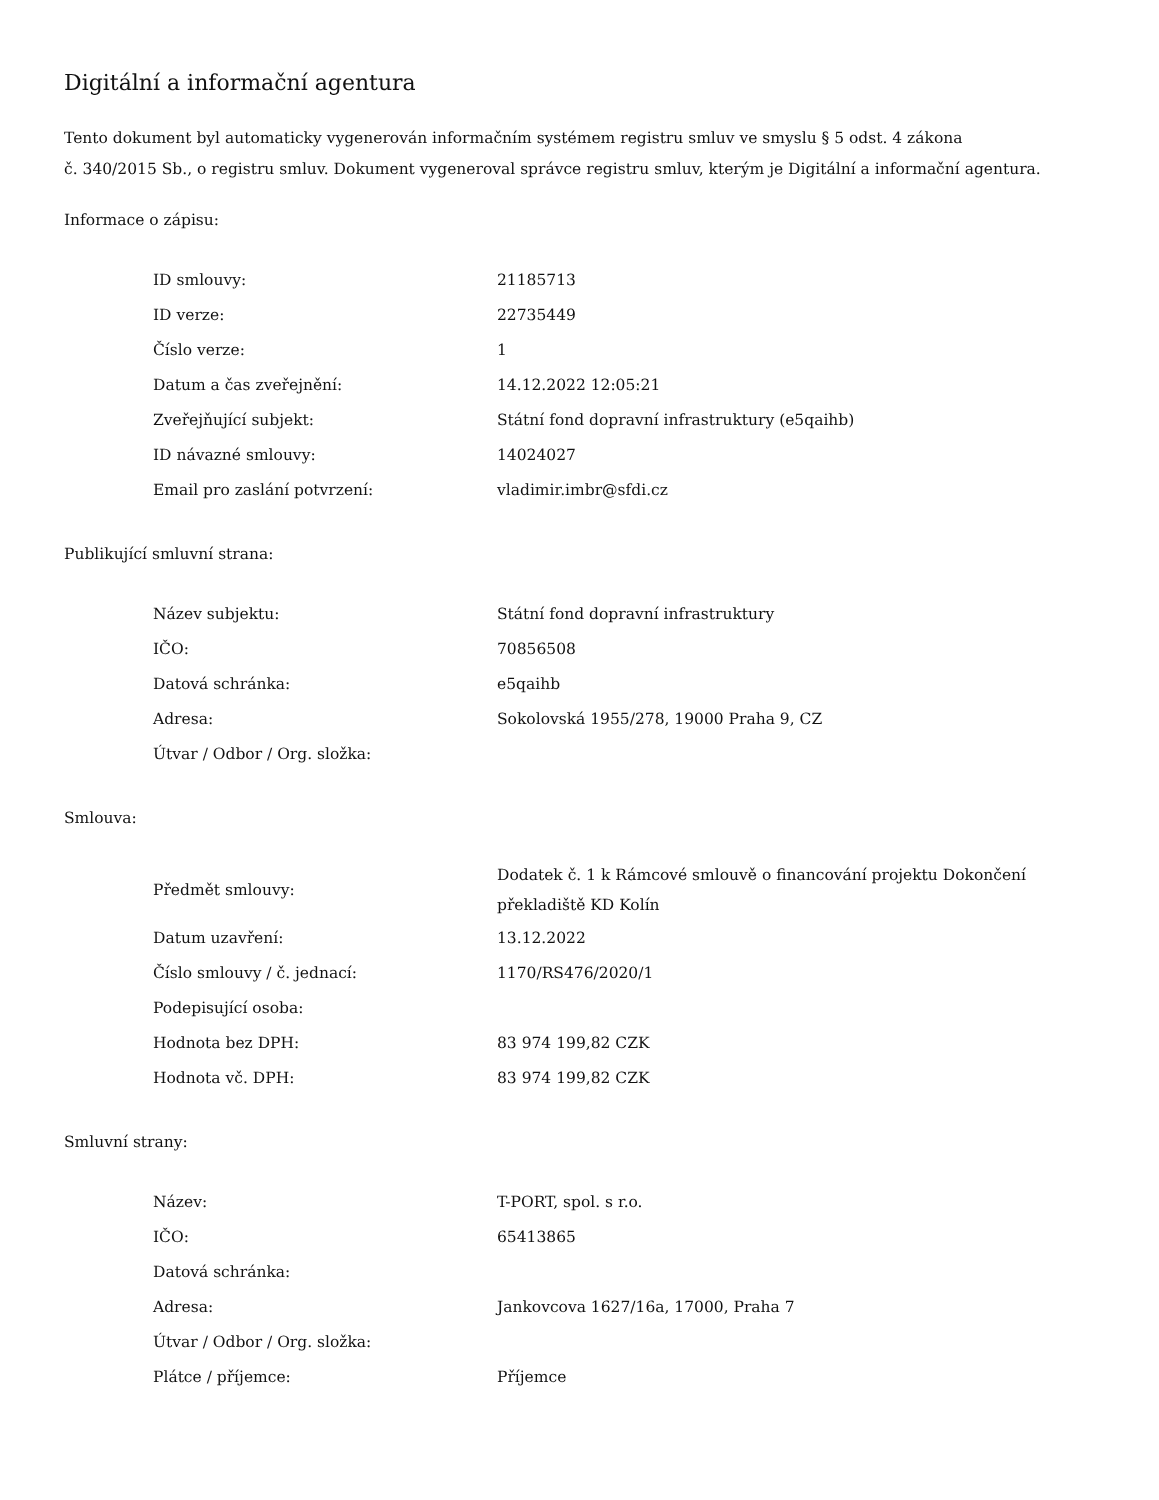Digitální a informační agentura
Tento dokument byl automaticky vygenerován informačním systémem registru smluv ve smyslu § 5 odst. 4 zákona
č. 340/2015 Sb., o registru smluv. Dokument vygeneroval správce registru smluv, kterým je Digitální a informační agentura.
Informace o zápisu:
| ID smlouvy: | 21185713 |
| ID verze: | 22735449 |
| Číslo verze: | 1 |
| Datum a čas zveřejnění: | 14.12.2022 12:05:21 |
| Zveřejňující subjekt: | Státní fond dopravní infrastruktury (e5qaihb) |
| ID návazné smlouvy: | 14024027 |
| Email pro zaslání potvrzení: | vladimir.imbr@sfdi.cz |
Publikující smluvní strana:
| Název subjektu: | Státní fond dopravní infrastruktury |
| IČO: | 70856508 |
| Datová schránka: | e5qaihb |
| Adresa: | Sokolovská 1955/278, 19000 Praha 9, CZ |
| Útvar / Odbor / Org. složka: | |
Smlouva:
| Předmět smlouvy: | Dodatek č. 1 k Rámcové smlouvě o financování projektu Dokončení překladiště KD Kolín |
| Datum uzavření: | 13.12.2022 |
| Číslo smlouvy / č. jednací: | 1170/RS476/2020/1 |
| Podepisující osoba: | |
| Hodnota bez DPH: | 83 974 199,82 CZK |
| Hodnota vč. DPH: | 83 974 199,82 CZK |
Smluvní strany:
| Název: | T-PORT, spol. s r.o. |
| IČO: | 65413865 |
| Datová schránka: | |
| Adresa: | Jankovcova 1627/16a, 17000, Praha 7 |
| Útvar / Odbor / Org. složka: | |
| Plátce / příjemce: | Příjemce |